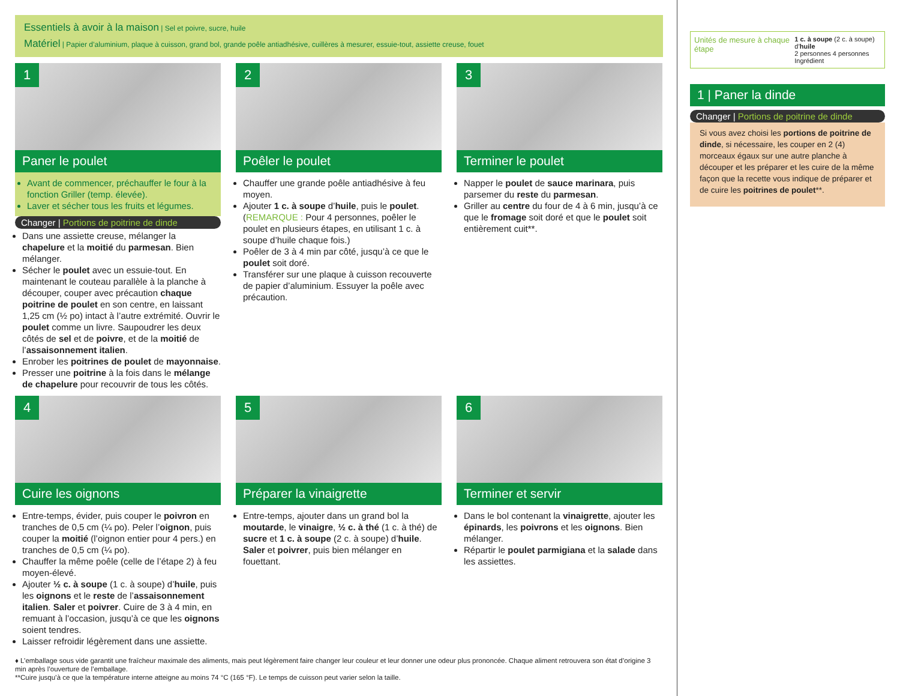Essentiels à avoir à la maison | Sel et poivre, sucre, huile
Matériel | Papier d’aluminium, plaque à cuisson, grand bol, grande poêle antiadhésive, cuillères à mesurer, essuie-tout, assiette creuse, fouet
1
Paner le poulet
Avant de commencer, préchauffer le four à la fonction Griller (temp. élevée).
Laver et sécher tous les fruits et légumes.
Changer | Portions de poitrine de dinde
Dans une assiette creuse, mélanger la chapelure et la moitié du parmesan. Bien mélanger.
Sécher le poulet avec un essuie-tout. En maintenant le couteau parallèle à la planche à découper, couper avec précaution chaque poitrine de poulet en son centre, en laissant 1,25 cm (½ po) intact à l’autre extrémité. Ouvrir le poulet comme un livre. Saupoudrer les deux côtés de sel et de poivre, et de la moitié de l’assaisonnement italien.
Enrober les poitrines de poulet de mayonnaise.
Presser une poitrine à la fois dans le mélange de chapelure pour recouvrir de tous les côtés.
2
Poêler le poulet
Chauffer une grande poêle antiadhésive à feu moyen.
Ajouter 1 c. à soupe d’huile, puis le poulet. (REMARQUE : Pour 4 personnes, poêler le poulet en plusieurs étapes, en utilisant 1 c. à soupe d’huile chaque fois.)
Poêler de 3 à 4 min par côté, jusqu’à ce que le poulet soit doré.
Transférer sur une plaque à cuisson recouverte de papier d’aluminium. Essuyer la poêle avec précaution.
3
Terminer le poulet
Napper le poulet de sauce marinara, puis parsemer du reste du parmesan.
Griller au centre du four de 4 à 6 min, jusqu’à ce que le fromage soit doré et que le poulet soit entièrement cuit**.
4
Cuire les oignons
Entre-temps, évider, puis couper le poivron en tranches de 0,5 cm (¼ po). Peler l’oignon, puis couper la moitié (l’oignon entier pour 4 pers.) en tranches de 0,5 cm (¼ po).
Chauffer la même poêle (celle de l’étape 2) à feu moyen-élevé.
Ajouter ½ c. à soupe (1 c. à soupe) d’huile, puis les oignons et le reste de l’assaisonnement italien. Saler et poivrer. Cuire de 3 à 4 min, en remuant à l’occasion, jusqu’à ce que les oignons soient tendres.
Laisser refroidir légèrement dans une assiette.
5
Préparer la vinaigrette
Entre-temps, ajouter dans un grand bol la moutarde, le vinaigre, ½ c. à thé (1 c. à thé) de sucre et 1 c. à soupe (2 c. à soupe) d’huile. Saler et poivrer, puis bien mélanger en fouettant.
6
Terminer et servir
Dans le bol contenant la vinaigrette, ajouter les épinards, les poivrons et les oignons. Bien mélanger.
Répartir le poulet parmigiana et la salade dans les assiettes.
♦ L’emballage sous vide garantit une fraîcheur maximale des aliments, mais peut légèrement faire changer leur couleur et leur donner une odeur plus prononcée. Chaque aliment retrouvera son état d’origine 3 min après l’ouverture de l’emballage.
**Cuire jusqu’à ce que la température interne atteigne au moins 74 °C (165 °F). Le temps de cuisson peut varier selon la taille.
Unités de mesure à chaque étape
1 c. à soupe (2 c. à soupe) d’huile
2 personnes 4 personnes Ingrédient
1 | Paner la dinde
Changer | Portions de poitrine de dinde
Si vous avez choisi les portions de poitrine de dinde, si nécessaire, les couper en 2 (4) morceaux égaux sur une autre planche à découper et les préparer et les cuire de la même façon que la recette vous indique de préparer et de cuire les poitrines de poulet**.